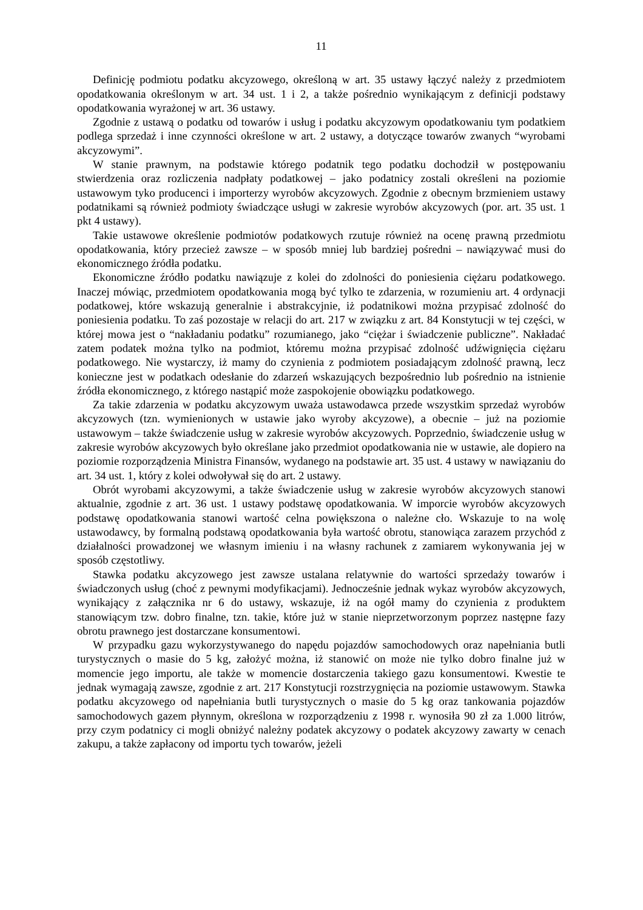11
Definicję podmiotu podatku akcyzowego, określoną w art. 35 ustawy łączyć należy z przedmiotem opodatkowania określonym w art. 34 ust. 1 i 2, a także pośrednio wynikającym z definicji podstawy opodatkowania wyrażonej w art. 36 ustawy.
Zgodnie z ustawą o podatku od towarów i usług i podatku akcyzowym opodatkowaniu tym podatkiem podlega sprzedaż i inne czynności określone w art. 2 ustawy, a dotyczące towarów zwanych “wyrobami akcyzowymi”.
W stanie prawnym, na podstawie którego podatnik tego podatku dochodził w postępowaniu stwierdzenia oraz rozliczenia nadpłaty podatkowej – jako podatnicy zostali określeni na poziomie ustawowym tyko producenci i importerzy wyrobów akcyzowych. Zgodnie z obecnym brzmieniem ustawy podatnikami są również podmioty świadczące usługi w zakresie wyrobów akcyzowych (por. art. 35 ust. 1 pkt 4 ustawy).
Takie ustawowe określenie podmiotów podatkowych rzutuje również na ocenę prawną przedmiotu opodatkowania, który przecież zawsze – w sposób mniej lub bardziej pośredni – nawiązywać musi do ekonomicznego źródła podatku.
Ekonomiczne źródło podatku nawiązuje z kolei do zdolności do poniesienia ciężaru podatkowego. Inaczej mówiąc, przedmiotem opodatkowania mogą być tylko te zdarzenia, w rozumieniu art. 4 ordynacji podatkowej, które wskazują generalnie i abstrakcyjnie, iż podatnikowi można przypisać zdolność do poniesienia podatku. To zaś pozostaje w relacji do art. 217 w związku z art. 84 Konstytucji w tej części, w której mowa jest o “nakładaniu podatku” rozumianego, jako “ciężar i świadczenie publiczne”. Nakładać zatem podatek można tylko na podmiot, któremu można przypisać zdolność udźwignięcia ciężaru podatkowego. Nie wystarczy, iż mamy do czynienia z podmiotem posiadającym zdolność prawną, lecz konieczne jest w podatkach odesłanie do zdarzeń wskazujących bezpośrednio lub pośrednio na istnienie źródła ekonomicznego, z którego nastąpić może zaspokojenie obowiązku podatkowego.
Za takie zdarzenia w podatku akcyzowym uważa ustawodawca przede wszystkim sprzedaż wyrobów akcyzowych (tzn. wymienionych w ustawie jako wyroby akcyzowe), a obecnie – już na poziomie ustawowym – także świadczenie usług w zakresie wyrobów akcyzowych. Poprzednio, świadczenie usług w zakresie wyrobów akcyzowych było określane jako przedmiot opodatkowania nie w ustawie, ale dopiero na poziomie rozporządzenia Ministra Finansów, wydanego na podstawie art. 35 ust. 4 ustawy w nawiązaniu do art. 34 ust. 1, który z kolei odwoływał się do art. 2 ustawy.
Obrót wyrobami akcyzowymi, a także świadczenie usług w zakresie wyrobów akcyzowych stanowi aktualnie, zgodnie z art. 36 ust. 1 ustawy podstawę opodatkowania. W imporcie wyrobów akcyzowych podstawę opodatkowania stanowi wartość celna powiększona o należne cło. Wskazuje to na wolę ustawodawcy, by formalną podstawą opodatkowania była wartość obrotu, stanowiąca zarazem przychód z działalności prowadzonej we własnym imieniu i na własny rachunek z zamiarem wykonywania jej w sposób częstotliwy.
Stawka podatku akcyzowego jest zawsze ustalana relatywnie do wartości sprzedaży towarów i świadczonych usług (choć z pewnymi modyfikacjami). Jednocześnie jednak wykaz wyrobów akcyzowych, wynikający z załącznika nr 6 do ustawy, wskazuje, iż na ogół mamy do czynienia z produktem stanowiącym tzw. dobro finalne, tzn. takie, które już w stanie nieprzetworzonym poprzez następne fazy obrotu prawnego jest dostarczane konsumentowi.
W przypadku gazu wykorzystywanego do napędu pojazdów samochodowych oraz napełniania butli turystycznych o masie do 5 kg, założyć można, iż stanowić on może nie tylko dobro finalne już w momencie jego importu, ale także w momencie dostarczenia takiego gazu konsumentowi. Kwestie te jednak wymagają zawsze, zgodnie z art. 217 Konstytucji rozstrzygnięcia na poziomie ustawowym. Stawka podatku akcyzowego od napełniania butli turystycznych o masie do 5 kg oraz tankowania pojazdów samochodowych gazem płynnym, określona w rozporządzeniu z 1998 r. wynosiła 90 zł za 1.000 litrów, przy czym podatnicy ci mogli obniżyć należny podatek akcyzowy o podatek akcyzowy zawarty w cenach zakupu, a także zapłacony od importu tych towarów, jeżeli